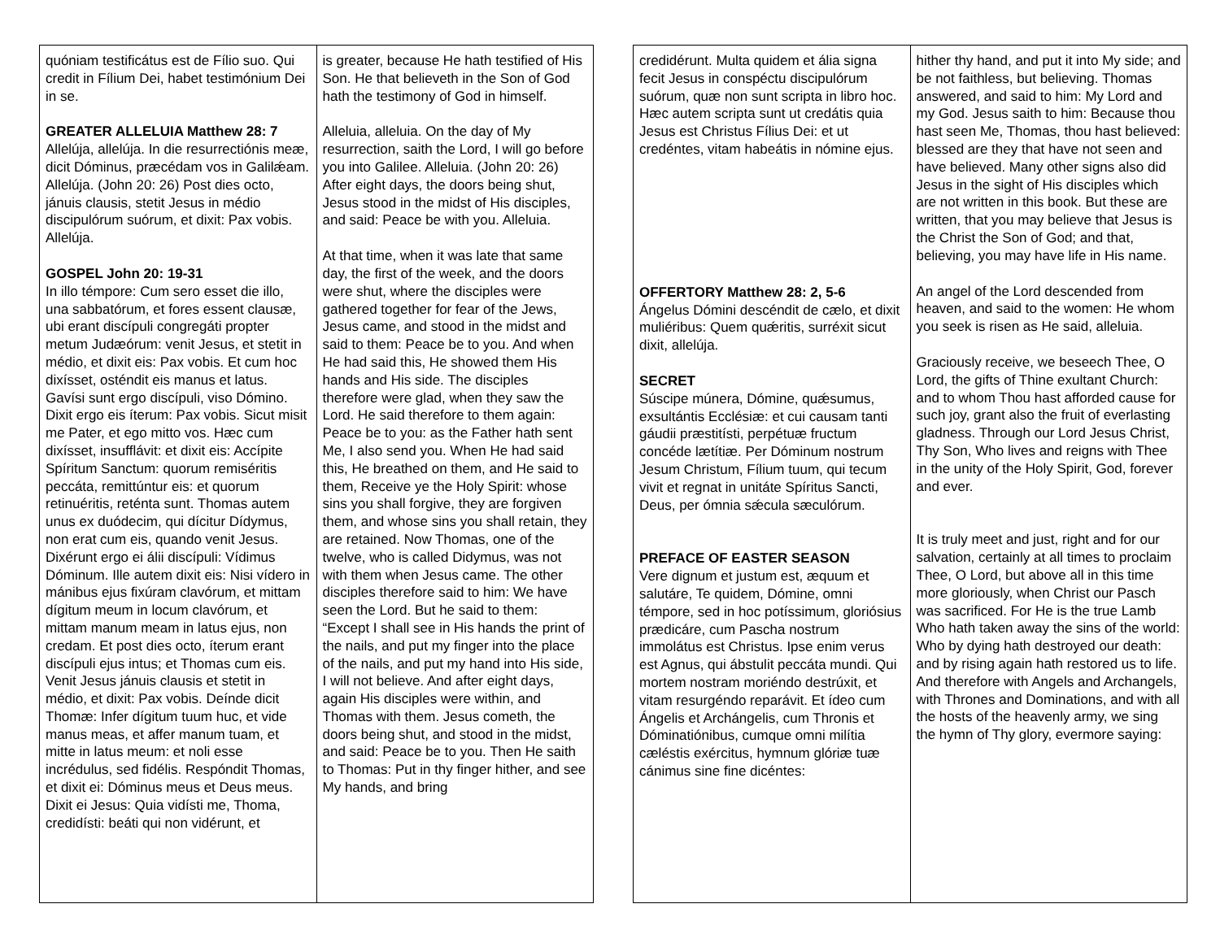| quóniam testificátus est de Fílio suo. Qui credit in Fílium Dei, habet testimónium Dei in se. GREATER ALLELUIA Matthew 28: 7 Allelúja, allelúja. In die resurrectiónis meæ, dicit Dóminus, præcédam vos in Galilǽam. Allelúja. (John 20: 26) Post dies octo, jánuis clausis, stetit Jesus in médio discipulórum suórum, et dixit: Pax vobis. Allelúja. GOSPEL John 20: 19-31 In illo témpore: Cum sero esset die illo, una sabbatórum, et fores essent clausæ, ubi erant discípuli congregáti propter metum Judæórum: venit Jesus, et stetit in médio, et dixit eis: Pax vobis. Et cum hoc dixísset, osténdit eis manus et latus. Gavísi sunt ergo discípuli, viso Dómino. Dixit ergo eis íterum: Pax vobis. Sicut misit me Pater, et ego mitto vos. Hæc cum dixísset, insufflávit: et dixit eis: Accípite Spíritum Sanctum: quorum remiséritis peccáta, remittúntur eis: et quorum retinuéritis, reténta sunt. Thomas autem unus ex duódecim, qui dícitur Dídymus, non erat cum eis, quando venit Jesus. Dixérunt ergo ei álii discípuli: Vídimus Dóminum. Ille autem dixit eis: Nisi vídero in mánibus ejus fixúram clavórum, et mittam dígitum meum in locum clavórum, et mittam manum meam in latus ejus, non credam. Et post dies octo, íterum erant discípuli ejus intus; et Thomas cum eis. Venit Jesus jánuis clausis et stetit in médio, et dixit: Pax vobis. Deínde dicit Thomæ: Infer dígitum tuum huc, et vide manus meas, et affer manum tuam, et mitte in latus meum: et noli esse incrédulus, sed fidélis. Respóndit Thomas, et dixit ei: Dóminus meus et Deus meus. Dixit ei Jesus: Quia vidísti me, Thoma, credidísti: beáti qui non vidérunt, et | is greater, because He hath testified of His Son. He that believeth in the Son of God hath the testimony of God in himself. Alleluia, alleluia. On the day of My resurrection, saith the Lord, I will go before you into Galilee. Alleluia. (John 20: 26) After eight days, the doors being shut, Jesus stood in the midst of His disciples, and said: Peace be with you. Alleluia. At that time, when it was late that same day, the first of the week, and the doors were shut, where the disciples were gathered together for fear of the Jews, Jesus came, and stood in the midst and said to them: Peace be to you. And when He had said this, He showed them His hands and His side. The disciples therefore were glad, when they saw the Lord. He said therefore to them again: Peace be to you: as the Father hath sent Me, I also send you. When He had said this, He breathed on them, and He said to them, Receive ye the Holy Spirit: whose sins you shall forgive, they are forgiven them, and whose sins you shall retain, they are retained. Now Thomas, one of the twelve, who is called Didymus, was not with them when Jesus came. The other disciples therefore said to him: We have seen the Lord. But he said to them: “Except I shall see in His hands the print of the nails, and put my finger into the place of the nails, and put my hand into His side, I will not believe. And after eight days, again His disciples were within, and Thomas with them. Jesus cometh, the doors being shut, and stood in the midst, and said: Peace be to you. Then He saith to Thomas: Put in thy finger hither, and see My hands, and bring |
| credidérunt. Multa quidem et ália signa fecit Jesus in conspéctu discipulórum suórum, quæ non sunt scripta in libro hoc. Hæc autem scripta sunt ut credátis quia Jesus est Christus Fílius Dei: et ut credéntes, vitam habeátis in nómine ejus. OFFERTORY Matthew 28: 2, 5-6 Ángelus Dómini descéndit de cælo, et dixit muliéribus: Quem quǽritis, surréxit sicut dixit, allelúja. SECRET Súscipe múnera, Dómine, quǽsumus, exsultántis Ecclésiæ: et cui causam tanti gáudii præstitísti, perpétuæ fructum concéde lætítiæ. Per Dóminum nostrum Jesum Christum, Fílium tuum, qui tecum vivit et regnat in unitáte Spíritus Sancti, Deus, per ómnia sǽcula sæculórum. PREFACE OF EASTER SEASON Vere dignum et justum est, æquum et salutáre, Te quidem, Dómine, omni témpore, sed in hoc potíssimum, gloriósius prædicáre, cum Pascha nostrum immolátus est Christus. Ipse enim verus est Agnus, qui ábstulit peccáta mundi. Qui mortem nostram moriéndo destrúxit, et vitam resurgéndo reparávit. Et ídeo cum Ángelis et Archángelis, cum Thronis et Dóminatiónibus, cumque omni milítia cæléstis exércitus, hymnum glóriæ tuæ cánimus sine fine dicéntes: | hither thy hand, and put it into My side; and be not faithless, but believing. Thomas answered, and said to him: My Lord and my God. Jesus saith to him: Because thou hast seen Me, Thomas, thou hast believed: blessed are they that have not seen and have believed. Many other signs also did Jesus in the sight of His disciples which are not written in this book. But these are written, that you may believe that Jesus is the Christ the Son of God; and that, believing, you may have life in His name. An angel of the Lord descended from heaven, and said to the women: He whom you seek is risen as He said, alleluia. Graciously receive, we beseech Thee, O Lord, the gifts of Thine exultant Church: and to whom Thou hast afforded cause for such joy, grant also the fruit of everlasting gladness. Through our Lord Jesus Christ, Thy Son, Who lives and reigns with Thee in the unity of the Holy Spirit, God, forever and ever. It is truly meet and just, right and for our salvation, certainly at all times to proclaim Thee, O Lord, but above all in this time more gloriously, when Christ our Pasch was sacrificed. For He is the true Lamb Who hath taken away the sins of the world: Who by dying hath destroyed our death: and by rising again hath restored us to life. And therefore with Angels and Archangels, with Thrones and Dominations, and with all the hosts of the heavenly army, we sing the hymn of Thy glory, evermore saying: |